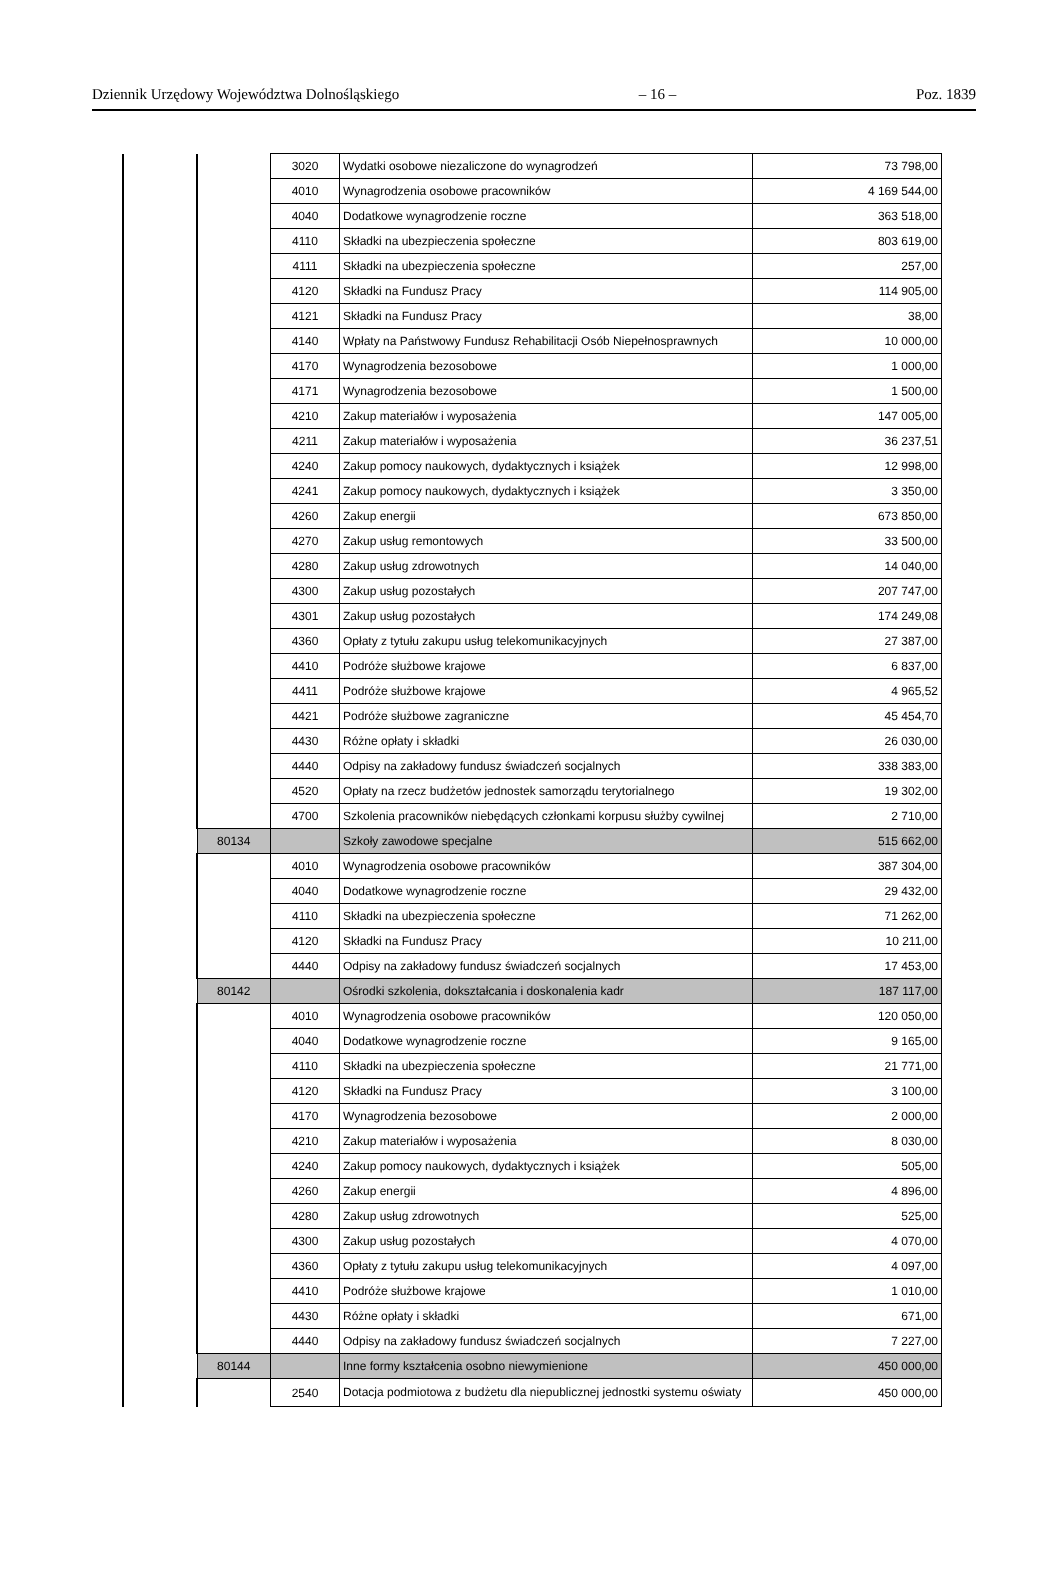Dziennik Urzędowy Województwa Dolnośląskiego – 16 – Poz. 1839
| | | 3020 | Wydatki osobowe niezaliczone do wynagrodzeń | 73 798,00 |
| | | 4010 | Wynagrodzenia osobowe pracowników | 4 169 544,00 |
| | | 4040 | Dodatkowe wynagrodzenie roczne | 363 518,00 |
| | | 4110 | Składki na ubezpieczenia społeczne | 803 619,00 |
| | | 4111 | Składki na ubezpieczenia społeczne | 257,00 |
| | | 4120 | Składki na Fundusz Pracy | 114 905,00 |
| | | 4121 | Składki na Fundusz Pracy | 38,00 |
| | | 4140 | Wpłaty na Państwowy Fundusz Rehabilitacji Osób Niepełnosprawnych | 10 000,00 |
| | | 4170 | Wynagrodzenia bezosobowe | 1 000,00 |
| | | 4171 | Wynagrodzenia bezosobowe | 1 500,00 |
| | | 4210 | Zakup materiałów i wyposażenia | 147 005,00 |
| | | 4211 | Zakup materiałów i wyposażenia | 36 237,51 |
| | | 4240 | Zakup pomocy naukowych, dydaktycznych i książek | 12 998,00 |
| | | 4241 | Zakup pomocy naukowych, dydaktycznych i książek | 3 350,00 |
| | | 4260 | Zakup energii | 673 850,00 |
| | | 4270 | Zakup usług remontowych | 33 500,00 |
| | | 4280 | Zakup usług zdrowotnych | 14 040,00 |
| | | 4300 | Zakup usług pozostałych | 207 747,00 |
| | | 4301 | Zakup usług pozostałych | 174 249,08 |
| | | 4360 | Opłaty z tytułu zakupu usług telekomunikacyjnych | 27 387,00 |
| | | 4410 | Podróże służbowe krajowe | 6 837,00 |
| | | 4411 | Podróże służbowe krajowe | 4 965,52 |
| | | 4421 | Podróże służbowe zagraniczne | 45 454,70 |
| | | 4430 | Różne opłaty i składki | 26 030,00 |
| | | 4440 | Odpisy na zakładowy fundusz świadczeń socjalnych | 338 383,00 |
| | | 4520 | Opłaty na rzecz budżetów jednostek samorządu terytorialnego | 19 302,00 |
| | | 4700 | Szkolenia pracowników niebędących członkami korpusu służby cywilnej | 2 710,00 |
| | 80134 | | Szkoły zawodowe specjalne | 515 662,00 |
| | | 4010 | Wynagrodzenia osobowe pracowników | 387 304,00 |
| | | 4040 | Dodatkowe wynagrodzenie roczne | 29 432,00 |
| | | 4110 | Składki na ubezpieczenia społeczne | 71 262,00 |
| | | 4120 | Składki na Fundusz Pracy | 10 211,00 |
| | | 4440 | Odpisy na zakładowy fundusz świadczeń socjalnych | 17 453,00 |
| | 80142 | | Ośrodki szkolenia, dokształcania i doskonalenia kadr | 187 117,00 |
| | | 4010 | Wynagrodzenia osobowe pracowników | 120 050,00 |
| | | 4040 | Dodatkowe wynagrodzenie roczne | 9 165,00 |
| | | 4110 | Składki na ubezpieczenia społeczne | 21 771,00 |
| | | 4120 | Składki na Fundusz Pracy | 3 100,00 |
| | | 4170 | Wynagrodzenia bezosobowe | 2 000,00 |
| | | 4210 | Zakup materiałów i wyposażenia | 8 030,00 |
| | | 4240 | Zakup pomocy naukowych, dydaktycznych i książek | 505,00 |
| | | 4260 | Zakup energii | 4 896,00 |
| | | 4280 | Zakup usług zdrowotnych | 525,00 |
| | | 4300 | Zakup usług pozostałych | 4 070,00 |
| | | 4360 | Opłaty z tytułu zakupu usług telekomunikacyjnych | 4 097,00 |
| | | 4410 | Podróże służbowe krajowe | 1 010,00 |
| | | 4430 | Różne opłaty i składki | 671,00 |
| | | 4440 | Odpisy na zakładowy fundusz świadczeń socjalnych | 7 227,00 |
| | 80144 | | Inne formy kształcenia osobno niewymienione | 450 000,00 |
| | | 2540 | Dotacja podmiotowa z budżetu dla niepublicznej jednostki systemu oświaty | 450 000,00 |